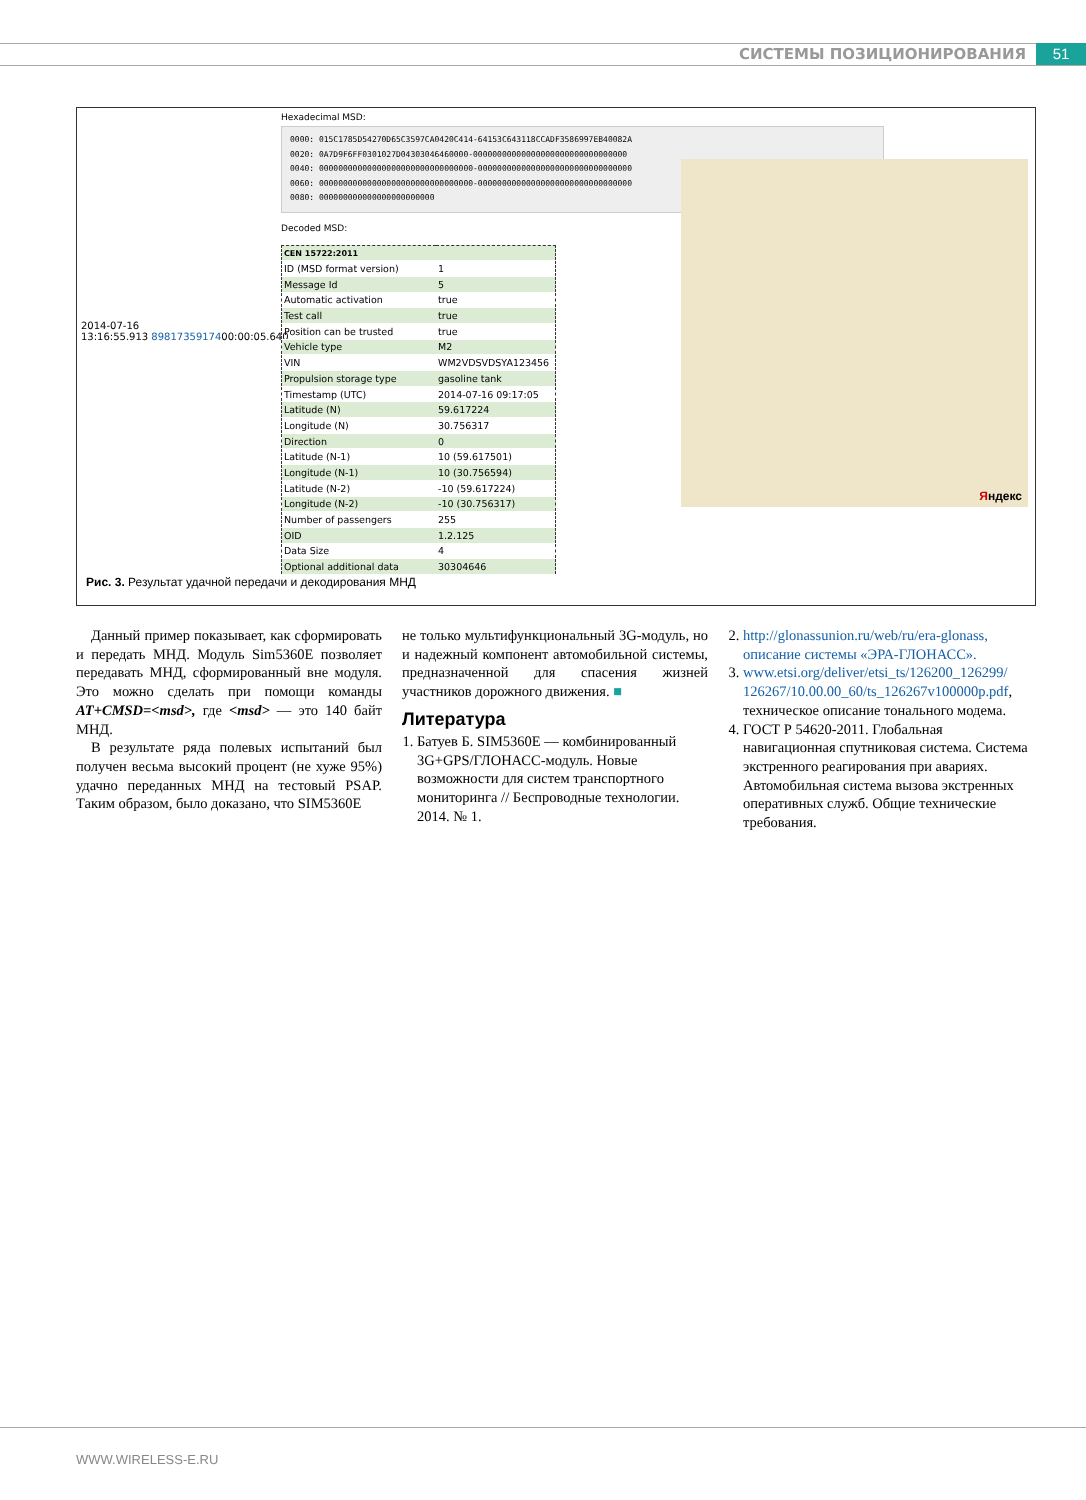СИСТЕМЫ ПОЗИЦИОНИРОВАНИЯ 51
2014-07-16
13:16:55.913 8981735917400:00:05.640
Hexadecimal MSD:
0000: 015C1785D54270D65C3597CA0420C414-64153C643118CCADF3586997EB40082A
0020: 0A7D9F6FF0301027D04303046460000-00000000000000000000000000000000
0040: 00000000000000000000000000000000-00000000000000000000000000000000
0060: 00000000000000000000000000000000-00000000000000000000000000000000
0080: 000000000000000000000000
Decoded MSD:
| CEN 15722:2011 | |
| ID (MSD format version) | 1 |
| Message Id | 5 |
| Automatic activation | true |
| Test call | true |
| Position can be trusted | true |
| Vehicle type | M2 |
| VIN | WM2VDSVDSYA123456 |
| Propulsion storage type | gasoline tank |
| Timestamp (UTC) | 2014-07-16 09:17:05 |
| Latitude (N) | 59.617224 |
| Longitude (N) | 30.756317 |
| Direction | 0 |
| Latitude (N-1) | 10 (59.617501) |
| Longitude (N-1) | 10 (30.756594) |
| Latitude (N-2) | -10 (59.617224) |
| Longitude (N-2) | -10 (30.756317) |
| Number of passengers | 255 |
| OID | 1.2.125 |
| Data Size | 4 |
| Optional additional data | 30304646 |
Яндекс
Рис. 3. Результат удачной передачи и декодирования МНД
Данный пример показывает, как сформировать и передать МНД. Модуль Sim5360E позволяет передавать МНД, сформированный вне модуля. Это можно сделать при помощи команды AT+CMSD=<msd>, где <msd> — это 140 байт МНД.
В результате ряда полевых испытаний был получен весьма высокий процент (не хуже 95%) удачно переданных МНД на тестовый PSAP. Таким образом, было доказано, что SIM5360E
не только мультифункциональный 3G-модуль, но и надежный компонент автомобильной системы, предназначенной для спасения жизней участников дорожного движения. ■
Литература
1. Батуев Б. SIM5360E — комбинированный 3G+GPS/ГЛОНАСС-модуль. Новые возможности для систем транспортного мониторинга // Беспроводные технологии. 2014. № 1.
2. http://glonassunion.ru/web/ru/era-glonass, описание системы «ЭРА-ГЛОНАСС».
3. www.etsi.org/deliver/etsi_ts/126200_126299/ 126267/10.00.00_60/ts_126267v100000p.pdf, техническое описание тонального модема.
4. ГОСТ Р 54620-2011. Глобальная навигационная спутниковая система. Система экстренного реагирования при авариях. Автомобильная система вызова экстренных оперативных служб. Общие технические требования.
WWW.WIRELESS-E.RU